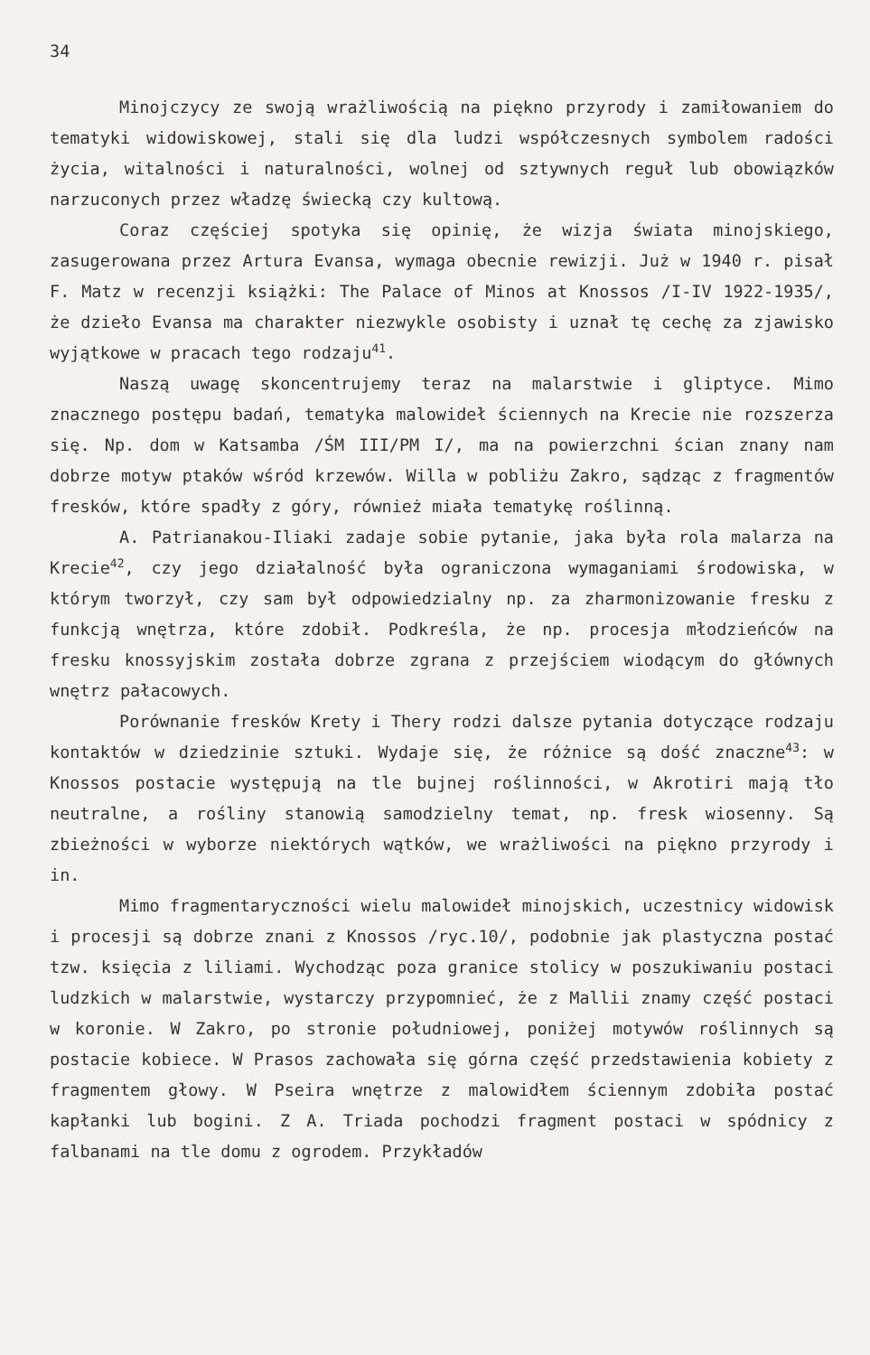34
Minojczycy ze swoją wrażliwością na piękno przyrody i zamiłowaniem do tematyki widowiskowej, stali się dla ludzi współczesnych symbolem radości życia, witalności i naturalności, wolnej od sztywnych reguł lub obowiązków narzuconych przez władzę świecką czy kultową.
Coraz częściej spotyka się opinię, że wizja świata minojskiego, zasugerowana przez Artura Evansa, wymaga obecnie rewizji. Już w 1940 r. pisał F. Matz w recenzji książki: The Palace of Minos at Knossos /I-IV 1922-1935/, że dzieło Evansa ma charakter niezwykle osobisty i uznał tę cechę za zjawisko wyjątkowe w pracach tego rodzaju<sup>41</sup>.
Naszą uwagę skoncentrujemy teraz na malarstwie i gliptyce. Mimo znacznego postępu badań, tematyka malowideł ściennych na Krecie nie rozszerza się. Np. dom w Katsamba /ŚM III/PM I/, ma na powierzchni ścian znany nam dobrze motyw ptaków wśród krzewów. Willa w pobliżu Zakro, sądząc z fragmentów fresków, które spadły z góry, również miała tematykę roślinną.
A. Patrianakou-Iliaki zadaje sobie pytanie, jaka była rola malarza na Krecie<sup>42</sup>, czy jego działalność była ograniczona wymaganiami środowiska, w którym tworzył, czy sam był odpowiedzialny np. za zharmonizowanie fresku z funkcją wnętrza, które zdobił. Podkreśla, że np. procesja młodzieńców na fresku knossyjskim została dobrze zgrana z przejściem wiodącym do głównych wnętrz pałacowych.
Porównanie fresków Krety i Thery rodzi dalsze pytania dotyczące rodzaju kontaktów w dziedzinie sztuki. Wydaje się, że różnice są dość znaczne<sup>43</sup>: w Knossos postacie występują na tle bujnej roślinności, w Akrotiri mają tło neutralne, a rośliny stanowią samodzielny temat, np. fresk wiosenny. Są zbieżności w wyborze niektórych wątków, we wrażliwości na piękno przyrody i in.
Mimo fragmentaryczności wielu malowideł minojskich, uczestnicy widowisk i procesji są dobrze znani z Knossos /ryc.10/, podobnie jak plastyczna postać tzw. księcia z liliami. Wychodząc poza granice stolicy w poszukiwaniu postaci ludzkich w malarstwie, wystarczy przypomnieć, że z Mallii znamy część postaci w koronie. W Zakro, po stronie południowej, poniżej motywów roślinnych są postacie kobiece. W Prasos zachowała się górna część przedstawienia kobiety z fragmentem głowy. W Pseira wnętrze z malowidłem ściennym zdobiła postać kapłanki lub bogini. Z A. Triada pochodzi fragment postaci w spódnicy z falbanami na tle domu z ogrodem. Przykładów